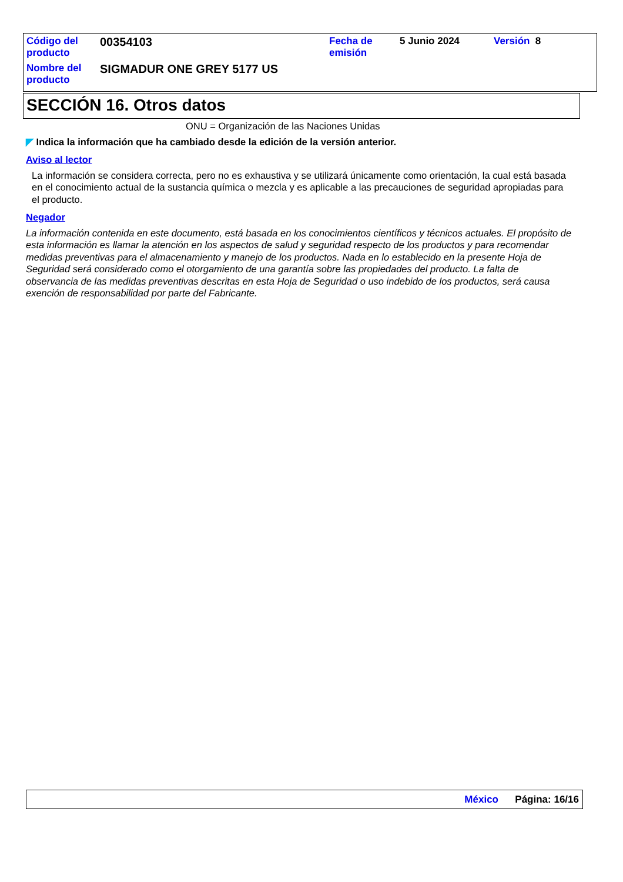| Código del producto | 00354103 | Fecha de emisión | 5 Junio 2024 | Versión 8 |
| Nombre del producto | SIGMADUR ONE GREY 5177 US | | | |
SECCIÓN 16. Otros datos
ONU = Organización de las Naciones Unidas
◤ Indica la información que ha cambiado desde la edición de la versión anterior.
Aviso al lector
La información se considera correcta, pero no es exhaustiva y se utilizará únicamente como orientación, la cual está basada en el conocimiento actual de la sustancia química o mezcla y es aplicable a las precauciones de seguridad apropiadas para el producto.
Negador
La información contenida en este documento, está basada en los conocimientos científicos y técnicos actuales. El propósito de esta información es llamar la atención en los aspectos de salud y seguridad respecto de los productos y para recomendar medidas preventivas para el almacenamiento y manejo de los productos. Nada en lo establecido en la presente Hoja de Seguridad será considerado como el otorgamiento de una garantía sobre las propiedades del producto. La falta de observancia de las medidas preventivas descritas en esta Hoja de Seguridad o uso indebido de los productos, será causa exención de responsabilidad por parte del Fabricante.
México Página: 16/16